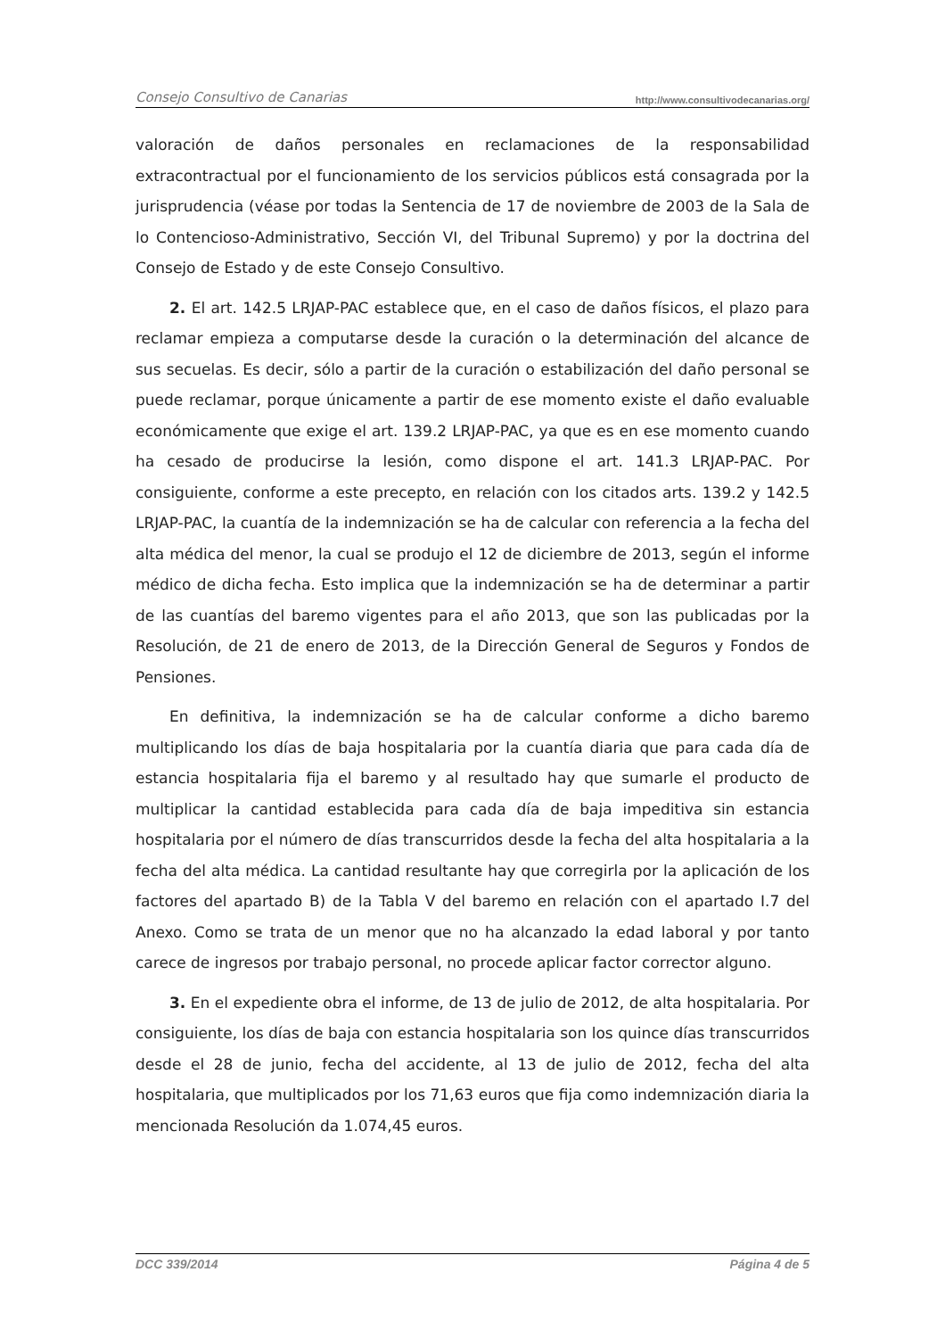Consejo Consultivo de Canarias http://www.consultivodecanarias.org/
valoración de daños personales en reclamaciones de la responsabilidad extracontractual por el funcionamiento de los servicios públicos está consagrada por la jurisprudencia (véase por todas la Sentencia de 17 de noviembre de 2003 de la Sala de lo Contencioso-Administrativo, Sección VI, del Tribunal Supremo) y por la doctrina del Consejo de Estado y de este Consejo Consultivo.
2. El art. 142.5 LRJAP-PAC establece que, en el caso de daños físicos, el plazo para reclamar empieza a computarse desde la curación o la determinación del alcance de sus secuelas. Es decir, sólo a partir de la curación o estabilización del daño personal se puede reclamar, porque únicamente a partir de ese momento existe el daño evaluable económicamente que exige el art. 139.2 LRJAP-PAC, ya que es en ese momento cuando ha cesado de producirse la lesión, como dispone el art. 141.3 LRJAP-PAC. Por consiguiente, conforme a este precepto, en relación con los citados arts. 139.2 y 142.5 LRJAP-PAC, la cuantía de la indemnización se ha de calcular con referencia a la fecha del alta médica del menor, la cual se produjo el 12 de diciembre de 2013, según el informe médico de dicha fecha. Esto implica que la indemnización se ha de determinar a partir de las cuantías del baremo vigentes para el año 2013, que son las publicadas por la Resolución, de 21 de enero de 2013, de la Dirección General de Seguros y Fondos de Pensiones.
En definitiva, la indemnización se ha de calcular conforme a dicho baremo multiplicando los días de baja hospitalaria por la cuantía diaria que para cada día de estancia hospitalaria fija el baremo y al resultado hay que sumarle el producto de multiplicar la cantidad establecida para cada día de baja impeditiva sin estancia hospitalaria por el número de días transcurridos desde la fecha del alta hospitalaria a la fecha del alta médica. La cantidad resultante hay que corregirla por la aplicación de los factores del apartado B) de la Tabla V del baremo en relación con el apartado I.7 del Anexo. Como se trata de un menor que no ha alcanzado la edad laboral y por tanto carece de ingresos por trabajo personal, no procede aplicar factor corrector alguno.
3. En el expediente obra el informe, de 13 de julio de 2012, de alta hospitalaria. Por consiguiente, los días de baja con estancia hospitalaria son los quince días transcurridos desde el 28 de junio, fecha del accidente, al 13 de julio de 2012, fecha del alta hospitalaria, que multiplicados por los 71,63 euros que fija como indemnización diaria la mencionada Resolución da 1.074,45 euros.
DCC 339/2014 Página 4 de 5